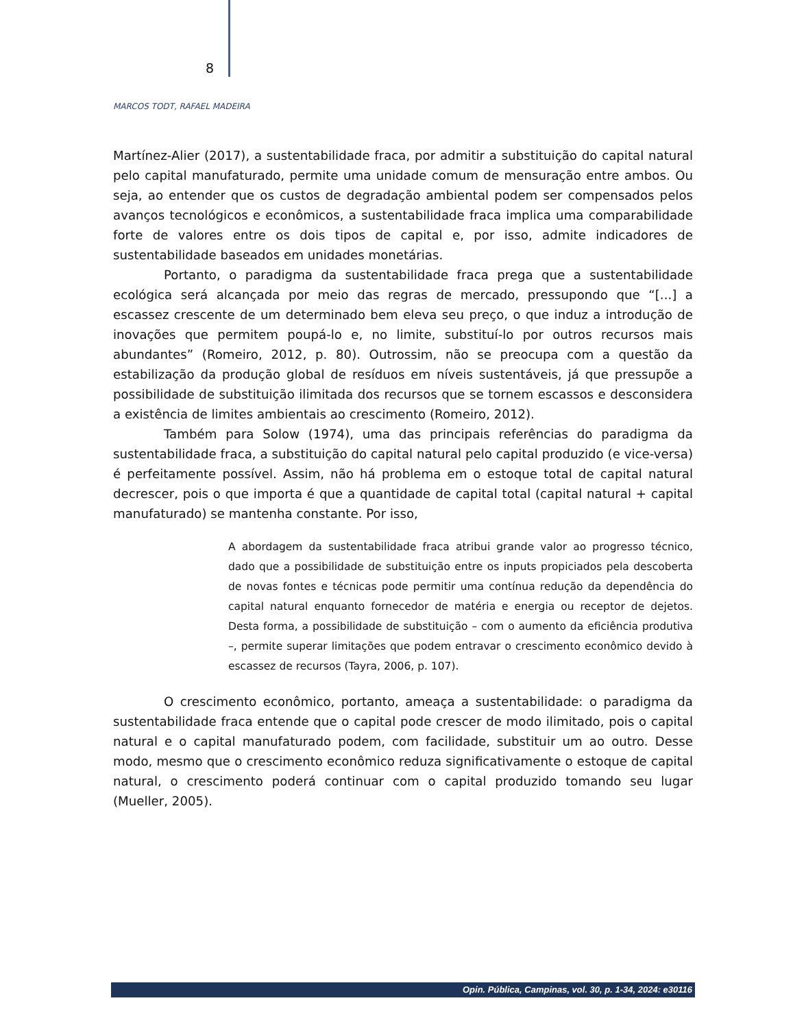8
MARCOS TODT, RAFAEL MADEIRA
Martínez-Alier (2017), a sustentabilidade fraca, por admitir a substituição do capital natural pelo capital manufaturado, permite uma unidade comum de mensuração entre ambos. Ou seja, ao entender que os custos de degradação ambiental podem ser compensados pelos avanços tecnológicos e econômicos, a sustentabilidade fraca implica uma comparabilidade forte de valores entre os dois tipos de capital e, por isso, admite indicadores de sustentabilidade baseados em unidades monetárias.
Portanto, o paradigma da sustentabilidade fraca prega que a sustentabilidade ecológica será alcançada por meio das regras de mercado, pressupondo que “[...] a escassez crescente de um determinado bem eleva seu preço, o que induz a introdução de inovações que permitem poupá-lo e, no limite, substituí-lo por outros recursos mais abundantes” (Romeiro, 2012, p. 80). Outrossim, não se preocupa com a questão da estabilização da produção global de resíduos em níveis sustentáveis, já que pressupõe a possibilidade de substituição ilimitada dos recursos que se tornem escassos e desconsidera a existência de limites ambientais ao crescimento (Romeiro, 2012).
Também para Solow (1974), uma das principais referências do paradigma da sustentabilidade fraca, a substituição do capital natural pelo capital produzido (e vice-versa) é perfeitamente possível. Assim, não há problema em o estoque total de capital natural decrescer, pois o que importa é que a quantidade de capital total (capital natural + capital manufaturado) se mantenha constante. Por isso,
A abordagem da sustentabilidade fraca atribui grande valor ao progresso técnico, dado que a possibilidade de substituição entre os inputs propiciados pela descoberta de novas fontes e técnicas pode permitir uma contínua redução da dependência do capital natural enquanto fornecedor de matéria e energia ou receptor de dejetos. Desta forma, a possibilidade de substituição – com o aumento da eficiência produtiva –, permite superar limitações que podem entravar o crescimento econômico devido à escassez de recursos (Tayra, 2006, p. 107).
O crescimento econômico, portanto, ameaça a sustentabilidade: o paradigma da sustentabilidade fraca entende que o capital pode crescer de modo ilimitado, pois o capital natural e o capital manufaturado podem, com facilidade, substituir um ao outro. Desse modo, mesmo que o crescimento econômico reduza significativamente o estoque de capital natural, o crescimento poderá continuar com o capital produzido tomando seu lugar (Mueller, 2005).
Opin. Pública, Campinas, vol. 30, p. 1-34, 2024: e30116